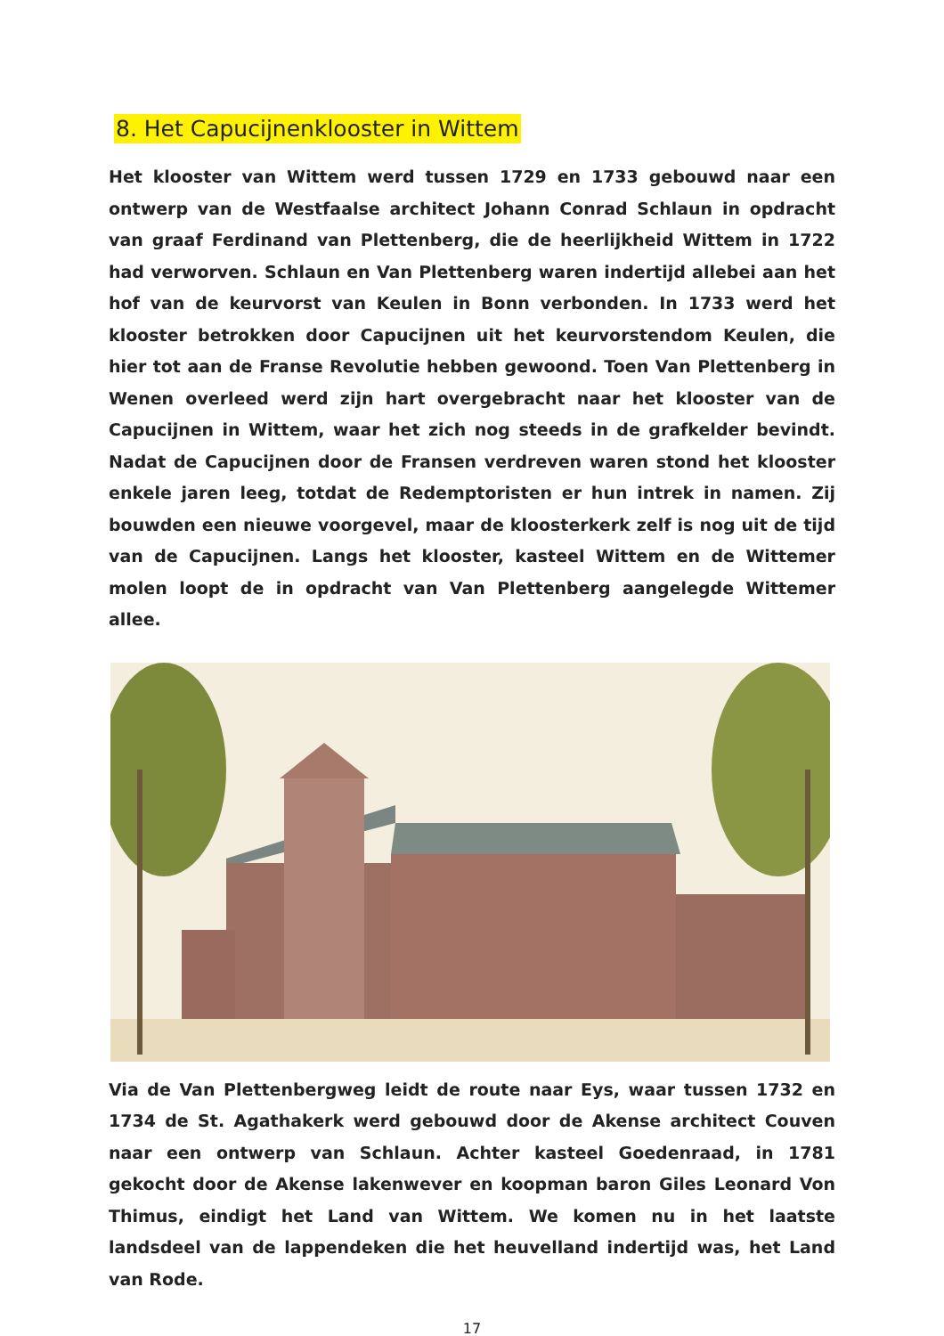8. Het Capucijnenklooster in Wittem
Het klooster van Wittem werd tussen 1729 en 1733 gebouwd naar een ontwerp van de Westfaalse architect Johann Conrad Schlaun in opdracht van graaf Ferdinand van Plettenberg, die de heerlijkheid Wittem in 1722 had verworven. Schlaun en Van Plettenberg waren indertijd allebei aan het hof van de keurvorst van Keulen in Bonn verbonden. In 1733 werd het klooster betrokken door Capucijnen uit het keurvorstendom Keulen, die hier tot aan de Franse Revolutie hebben gewoond. Toen Van Plettenberg in Wenen overleed werd zijn hart overgebracht naar het klooster van de Capucijnen in Wittem, waar het zich nog steeds in de grafkelder bevindt. Nadat de Capucijnen door de Fransen verdreven waren stond het klooster enkele jaren leeg, totdat de Redemptoristen er hun intrek in namen. Zij bouwden een nieuwe voorgevel, maar de kloosterkerk zelf is nog uit de tijd van de Capucijnen. Langs het klooster, kasteel Wittem en de Wittemer molen loopt de in opdracht van Van Plettenberg aangelegde Wittemer allee.
Via de Van Plettenbergweg leidt de route naar Eys, waar tussen 1732 en 1734 de St. Agathakerk werd gebouwd door de Akense architect Couven naar een ontwerp van Schlaun. Achter kasteel Goedenraad, in 1781 gekocht door de Akense lakenwever en koopman baron Giles Leonard Von Thimus, eindigt het Land van Wittem. We komen nu in het laatste landsdeel van de lappendeken die het heuvelland indertijd was, het Land van Rode.
17